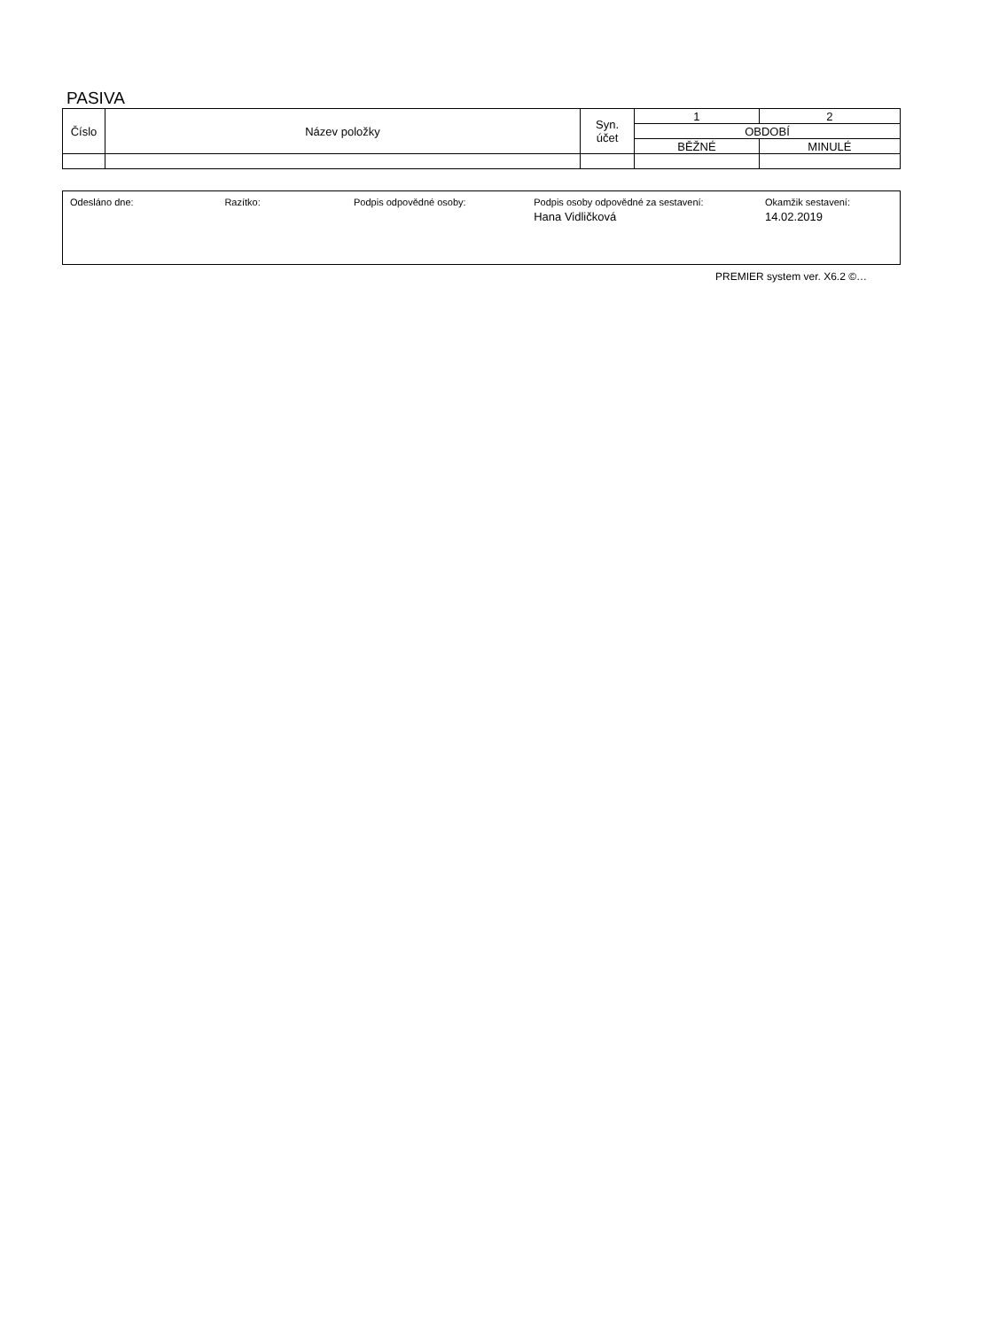PASIVA
| Číslo | Název položky | Syn. účet | 1 | 2 |
| --- | --- | --- | --- | --- |
| | | | OBDOBÍ | |
| | | | BĚŽNÉ | MINULÉ |
Odesláno dne: Razítko: Podpis odpovědné osoby: Podpis osoby odpovědné za sestavení:
Hana Vidličková
Okamžik sestavení:
14.02.2019
PREMIER system ver. X6.2 ©…